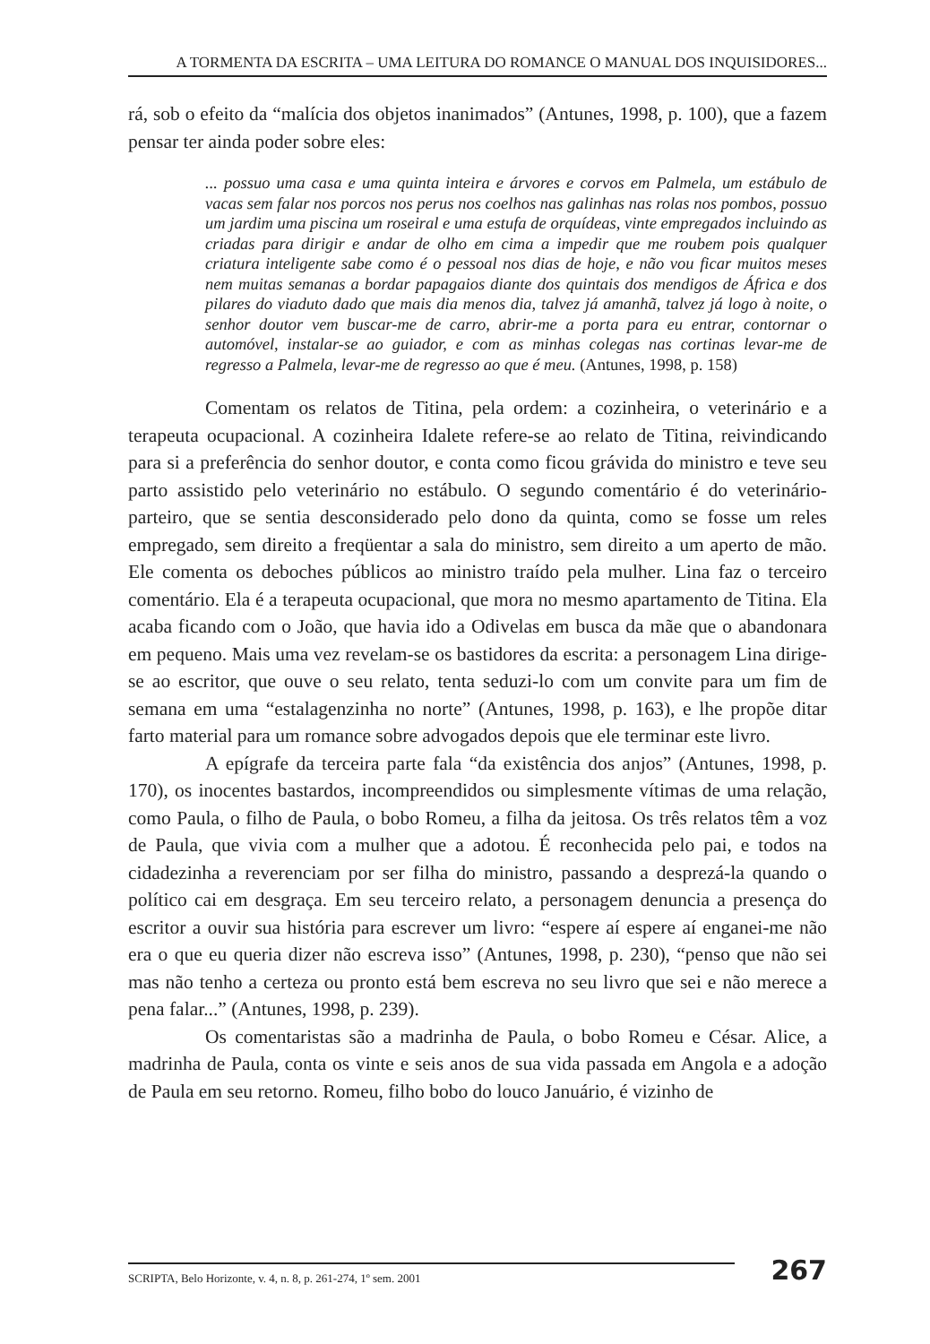A TORMENTA DA ESCRITA – UMA LEITURA DO ROMANCE O MANUAL DOS INQUISIDORES...
rá, sob o efeito da “malícia dos objetos inanimados” (Antunes, 1998, p. 100), que a fazem pensar ter ainda poder sobre eles:
... possuo uma casa e uma quinta inteira e árvores e corvos em Palmela, um estábulo de vacas sem falar nos porcos nos perus nos coelhos nas galinhas nas rolas nos pombos, possuo um jardim uma piscina um roseiral e uma estufa de orquídeas, vinte empregados incluindo as criadas para dirigir e andar de olho em cima a impedir que me roubem pois qualquer criatura inteligente sabe como é o pessoal nos dias de hoje, e não vou ficar muitos meses nem muitas semanas a bordar papagaios diante dos quintais dos mendigos de África e dos pilares do viaduto dado que mais dia menos dia, talvez já amanhã, talvez já logo à noite, o senhor doutor vem buscar-me de carro, abrir-me a porta para eu entrar, contornar o automóvel, instalar-se ao guiador, e com as minhas colegas nas cortinas levar-me de regresso a Palmela, levar-me de regresso ao que é meu. (Antunes, 1998, p. 158)
Comentam os relatos de Titina, pela ordem: a cozinheira, o veterinário e a terapeuta ocupacional. A cozinheira Idalete refere-se ao relato de Titina, reivindicando para si a preferência do senhor doutor, e conta como ficou grávida do ministro e teve seu parto assistido pelo veterinário no estábulo. O segundo comentário é do veterinário-parteiro, que se sentia desconsiderado pelo dono da quinta, como se fosse um reles empregado, sem direito a freqüentar a sala do ministro, sem direito a um aperto de mão. Ele comenta os deboches públicos ao ministro traído pela mulher. Lina faz o terceiro comentário. Ela é a terapeuta ocupacional, que mora no mesmo apartamento de Titina. Ela acaba ficando com o João, que havia ido a Odivelas em busca da mãe que o abandonara em pequeno. Mais uma vez revelam-se os bastidores da escrita: a personagem Lina dirige-se ao escritor, que ouve o seu relato, tenta seduzi-lo com um convite para um fim de semana em uma “estalagenzinha no norte” (Antunes, 1998, p. 163), e lhe propõe ditar farto material para um romance sobre advogados depois que ele terminar este livro.
A epígrafe da terceira parte fala “da existência dos anjos” (Antunes, 1998, p. 170), os inocentes bastardos, incompreendidos ou simplesmente vítimas de uma relação, como Paula, o filho de Paula, o bobo Romeu, a filha da jeitosa. Os três relatos têm a voz de Paula, que vivia com a mulher que a adotou. É reconhecida pelo pai, e todos na cidadezinha a reverenciam por ser filha do ministro, passando a desprezá-la quando o político cai em desgraça. Em seu terceiro relato, a personagem denuncia a presença do escritor a ouvir sua história para escrever um livro: “espere aí espere aí enganei-me não era o que eu queria dizer não escreva isso” (Antunes, 1998, p. 230), “penso que não sei mas não tenho a certeza ou pronto está bem escreva no seu livro que sei e não merece a pena falar...” (Antunes, 1998, p. 239).
Os comentaristas são a madrinha de Paula, o bobo Romeu e César. Alice, a madrinha de Paula, conta os vinte e seis anos de sua vida passada em Angola e a adoção de Paula em seu retorno. Romeu, filho bobo do louco Januário, é vizinho de
SCRIPTA, Belo Horizonte, v. 4, n. 8, p. 261-274, 1º sem. 2001
267